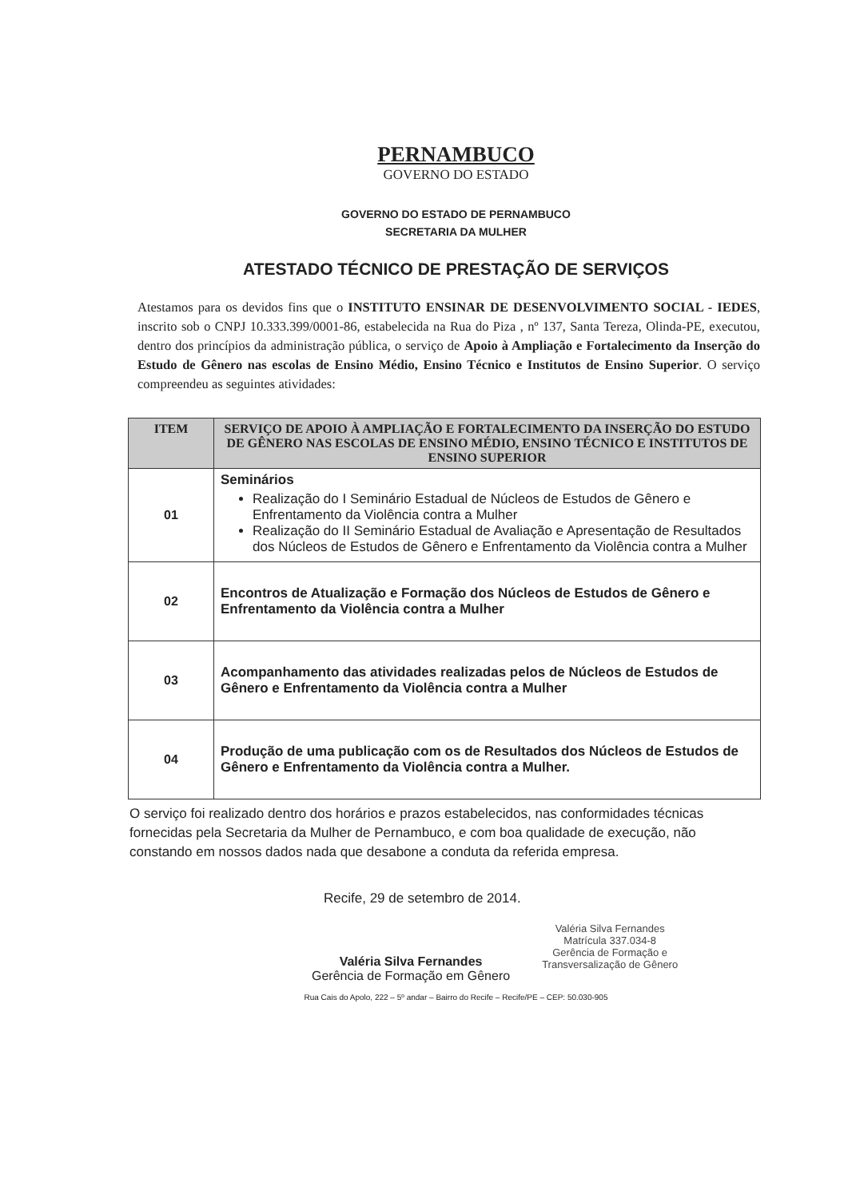PERNAMBUCO
GOVERNO DO ESTADO
GOVERNO DO ESTADO DE PERNAMBUCO
SECRETARIA DA MULHER
ATESTADO TÉCNICO DE PRESTAÇÃO DE SERVIÇOS
Atestamos para os devidos fins que o INSTITUTO ENSINAR DE DESENVOLVIMENTO SOCIAL - IEDES, inscrito sob o CNPJ 10.333.399/0001-86, estabelecida na Rua do Piza , nº 137, Santa Tereza, Olinda-PE, executou, dentro dos princípios da administração pública, o serviço de Apoio à Ampliação e Fortalecimento da Inserção do Estudo de Gênero nas escolas de Ensino Médio, Ensino Técnico e Institutos de Ensino Superior. O serviço compreendeu as seguintes atividades:
| ITEM | SERVIÇO DE APOIO À AMPLIAÇÃO E FORTALECIMENTO DA INSERÇÃO DO ESTUDO DE GÊNERO NAS ESCOLAS DE ENSINO MÉDIO, ENSINO TÉCNICO E INSTITUTOS DE ENSINO SUPERIOR |
| --- | --- |
| 01 | Seminários Realização do I Seminário Estadual de Núcleos de Estudos de Gênero e Enfrentamento da Violência contra a Mulher Realização do II Seminário Estadual de Avaliação e Apresentação de Resultados dos Núcleos de Estudos de Gênero e Enfrentamento da Violência contra a Mulher |
| 02 | Encontros de Atualização e Formação dos Núcleos de Estudos de Gênero e Enfrentamento da Violência contra a Mulher |
| 03 | Acompanhamento das atividades realizadas pelos de Núcleos de Estudos de Gênero e Enfrentamento da Violência contra a Mulher |
| 04 | Produção de uma publicação com os de Resultados dos Núcleos de Estudos de Gênero e Enfrentamento da Violência contra a Mulher. |
O serviço foi realizado dentro dos horários e prazos estabelecidos, nas conformidades técnicas fornecidas pela Secretaria da Mulher de Pernambuco, e com boa qualidade de execução, não constando em nossos dados nada que desabone a conduta da referida empresa.
Recife, 29 de setembro de 2014.
Valéria Silva Fernandes
Gerência de Formação em Gênero
Valéria Silva Fernandes
Matrícula 337.034-8
Gerência de Formação e
Transversalização de Gênero
Rua Cais do Apolo, 222 – 5º andar – Bairro do Recife – Recife/PE – CEP: 50.030-905